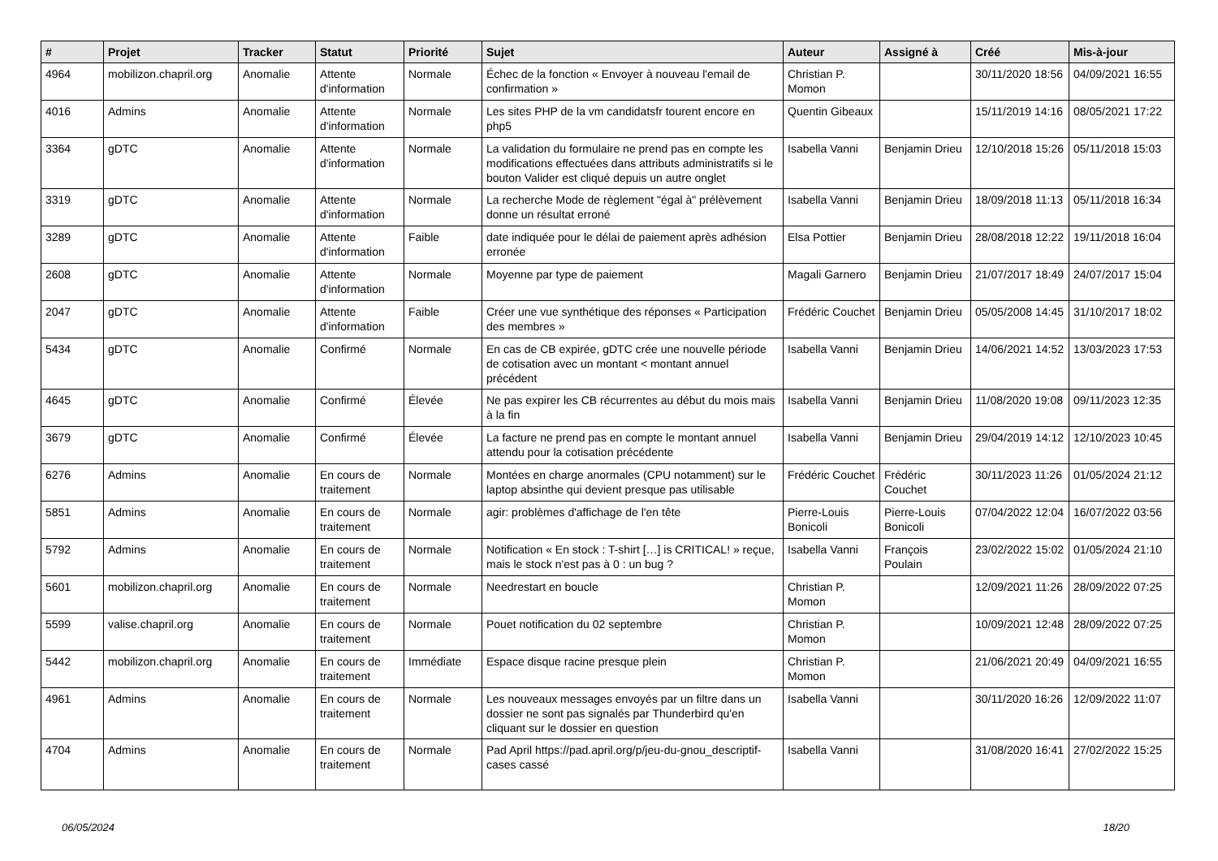| # | Projet | Tracker | Statut | Priorité | Sujet | Auteur | Assigné à | Créé | Mis-à-jour |
| --- | --- | --- | --- | --- | --- | --- | --- | --- | --- |
| 4964 | mobilizon.chapril.org | Anomalie | Attente d'information | Normale | Échec de la fonction « Envoyer à nouveau l'email de confirmation » | Christian P. Momon | | 30/11/2020 18:56 | 04/09/2021 16:55 |
| 4016 | Admins | Anomalie | Attente d'information | Normale | Les sites PHP de la vm candidatsfr tourent encore en php5 | Quentin Gibeaux | | 15/11/2019 14:16 | 08/05/2021 17:22 |
| 3364 | gDTC | Anomalie | Attente d'information | Normale | La validation du formulaire ne prend pas en compte les modifications effectuées dans attributs administratifs si le bouton Valider est cliqué depuis un autre onglet | Isabella Vanni | Benjamin Drieu | 12/10/2018 15:26 | 05/11/2018 15:03 |
| 3319 | gDTC | Anomalie | Attente d'information | Normale | La recherche Mode de règlement "égal à" prélèvement donne un résultat erroné | Isabella Vanni | Benjamin Drieu | 18/09/2018 11:13 | 05/11/2018 16:34 |
| 3289 | gDTC | Anomalie | Attente d'information | Faible | date indiquée pour le délai de paiement après adhésion erronée | Elsa Pottier | Benjamin Drieu | 28/08/2018 12:22 | 19/11/2018 16:04 |
| 2608 | gDTC | Anomalie | Attente d'information | Normale | Moyenne par type de paiement | Magali Garnero | Benjamin Drieu | 21/07/2017 18:49 | 24/07/2017 15:04 |
| 2047 | gDTC | Anomalie | Attente d'information | Faible | Créer une vue synthétique des réponses « Participation des membres » | Frédéric Couchet | Benjamin Drieu | 05/05/2008 14:45 | 31/10/2017 18:02 |
| 5434 | gDTC | Anomalie | Confirmé | Normale | En cas de CB expirée, gDTC crée une nouvelle période de cotisation avec un montant < montant annuel précédent | Isabella Vanni | Benjamin Drieu | 14/06/2021 14:52 | 13/03/2023 17:53 |
| 4645 | gDTC | Anomalie | Confirmé | Élevée | Ne pas expirer les CB récurrentes au début du mois mais à la fin | Isabella Vanni | Benjamin Drieu | 11/08/2020 19:08 | 09/11/2023 12:35 |
| 3679 | gDTC | Anomalie | Confirmé | Élevée | La facture ne prend pas en compte le montant annuel attendu pour la cotisation précédente | Isabella Vanni | Benjamin Drieu | 29/04/2019 14:12 | 12/10/2023 10:45 |
| 6276 | Admins | Anomalie | En cours de traitement | Normale | Montées en charge anormales (CPU notamment) sur le laptop absinthe qui devient presque pas utilisable | Frédéric Couchet | Frédéric Couchet | 30/11/2023 11:26 | 01/05/2024 21:12 |
| 5851 | Admins | Anomalie | En cours de traitement | Normale | agir: problèmes d'affichage de l'en tête | Pierre-Louis Bonicoli | Pierre-Louis Bonicoli | 07/04/2022 12:04 | 16/07/2022 03:56 |
| 5792 | Admins | Anomalie | En cours de traitement | Normale | Notification « En stock : T-shirt […] is CRITICAL! » reçue, mais le stock n'est pas à 0 : un bug ? | Isabella Vanni | François Poulain | 23/02/2022 15:02 | 01/05/2024 21:10 |
| 5601 | mobilizon.chapril.org | Anomalie | En cours de traitement | Normale | Needrestart en boucle | Christian P. Momon | | 12/09/2021 11:26 | 28/09/2022 07:25 |
| 5599 | valise.chapril.org | Anomalie | En cours de traitement | Normale | Pouet notification du 02 septembre | Christian P. Momon | | 10/09/2021 12:48 | 28/09/2022 07:25 |
| 5442 | mobilizon.chapril.org | Anomalie | En cours de traitement | Immédiate | Espace disque racine presque plein | Christian P. Momon | | 21/06/2021 20:49 | 04/09/2021 16:55 |
| 4961 | Admins | Anomalie | En cours de traitement | Normale | Les nouveaux messages envoyés par un filtre dans un dossier ne sont pas signalés par Thunderbird qu'en cliquant sur le dossier en question | Isabella Vanni | | 30/11/2020 16:26 | 12/09/2022 11:07 |
| 4704 | Admins | Anomalie | En cours de traitement | Normale | Pad April https://pad.april.org/p/jeu-du-gnou_descriptif-cases cassé | Isabella Vanni | | 31/08/2020 16:41 | 27/02/2022 15:25 |
06/05/2024 18/20